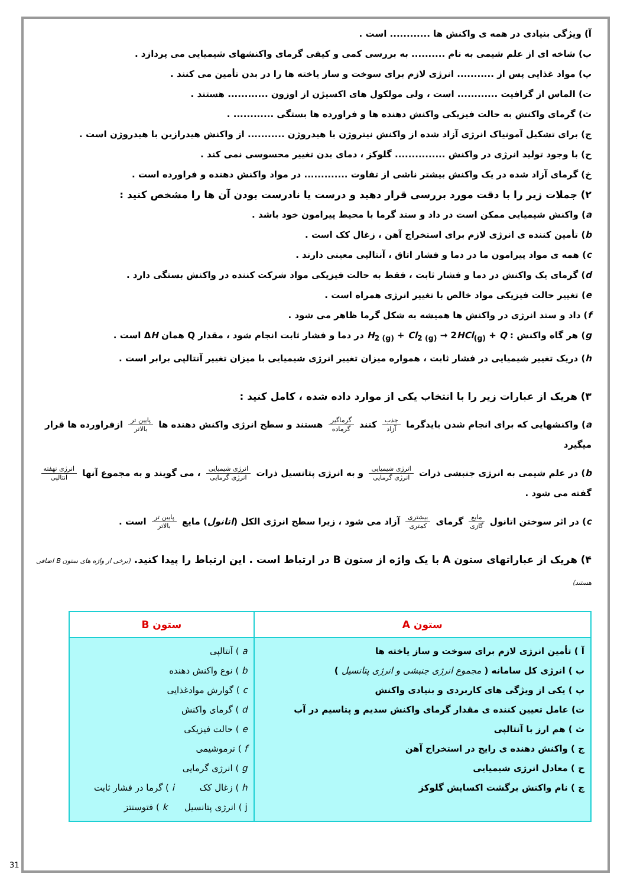آ) ویژگی بنیادی در همه ی واکنش ها ............ است .
ب) شاخه ای از علم شیمی به نام .......... به بررسی کمی و کیفی گرمای واکنشهای شیمیایی می پردازد .
پ) مواد غذایی پس از ........... انرژی لازم برای سوخت و ساز یاخته ها را در بدن تأمین می کنند .
ت) الماس از گرافیت ............ است ، ولی مولکول های اکسیژن از اوزون ............ هستند .
ث) گرمای واکنش به حالت فیزیکی واکنش دهنده ها و فراورده ها بستگی ............ .
ج) برای تشکیل آمونیاک انرژی آزاد شده از واکنش نیتروژن با هیدروژن ........... از واکنش هیدرازین با هیدروژن است .
ح) با وجود تولید انرژی در واکنش ............... گلوکز ، دمای بدن تغییر محسوسی نمی کند .
خ) گرمای آزاد شده در یک واکنش بیشتر ناشی از تفاوت ............. در مواد واکنش دهنده و فراورده است .
۲) جملات زیر را با دقت مورد بررسی قرار دهید و درست یا نادرست بودن آن ها را مشخص کنید :
a) واکنش شیمیایی ممکن است در داد و ستد گرما با محیط پیرامون خود باشد .
b) تأمین کننده ی انرژی لازم برای استخراج آهن ، زغال کک است .
c) همه ی مواد پیرامون ما در دما و فشار اتاق ، آنتالپی معینی دارند .
d) گرمای یک واکنش در دما و فشار ثابت ، فقط به حالت فیزیکی مواد شرکت کننده در واکنش بستگی دارد .
e) تغییر حالت فیزیکی مواد خالص با تغییر انرژی همراه است .
f) داد و ستد انرژی در واکنش ها همیشه به شکل گرما ظاهر می شود .
g) هر گاه واکنش : H<sub>2 (g)</sub> + Cl<sub>2 (g)</sub> → 2HCl<sub>(g)</sub> + Q در دما و فشار ثابت انجام شود ، مقدار Q همان ΔH است .
h) دریک تغییر شیمیایی در فشار ثابت ، همواره میزان تغییر انرژی شیمیایی با میزان تغییر آنتالپی برابر است .
۳) هریک از عبارات زیر را با انتخاب یکی از موارد داده شده ، کامل کنید :
a) واکنشهایی که برای انجام شدن بایدگرما جذب آزاد کنند گرماگیر گرماده هستند و سطح انرژی واکنش دهنده ها پایین تر بالاتر ازفراورده ها قرار میگیرد
b) در علم شیمی به انرژی جنبشی ذرات انرژی شیمیایی انرژی گرمایی و به انرژی پتانسیل ذرات انرژی شیمیایی انرژی گرمایی ، می گویند و به مجموع آنها انرژی نهفته آنتالپی گفته می شود .
c) در اثر سوختن اتانول مایع گازی گرمای بیشتری کمتری آزاد می شود ، زیرا سطح انرژی الکل (اتانول) مایع پایین تر بالاتر است .
۴) هریک از عباراتهای ستون A با یک واژه از ستون B در ارتباط است . این ارتباط را پیدا کنید. (برخی از واژه های ستون B اضافی هستند)
| ستون A | ستون B |
| --- | --- |
| آ ) تأمین انرژی لازم برای سوخت و ساز یاخته ها ب ) انرژی کل سامانه ( مجموع انرژی جنبشی و انرژی پتانسیل ) پ ) یکی از ویژگی های کاربردی و بنیادی واکنش ت) عامل تعیین کننده ی مقدار گرمای واکنش سدیم و پتاسیم در آب ث ) هم ارز با آنتالپی ج ) واکنش دهنده ی رایج در استخراج آهن ح ) معادل انرژی شیمیایی چ ) نام واکنش برگشت اکسایش گلوکز | a ) آنتالپی b ) نوع واکنش دهنده c ) گوارش موادغذایی d ) گرمای واکنش e ) حالت فیزیکی f ) ترموشیمی g ) انرژی گرمایی h ) زغال کک i ) گرما در فشار ثابت j ) انرژی پتانسیل k ) فتوسنتز |
31